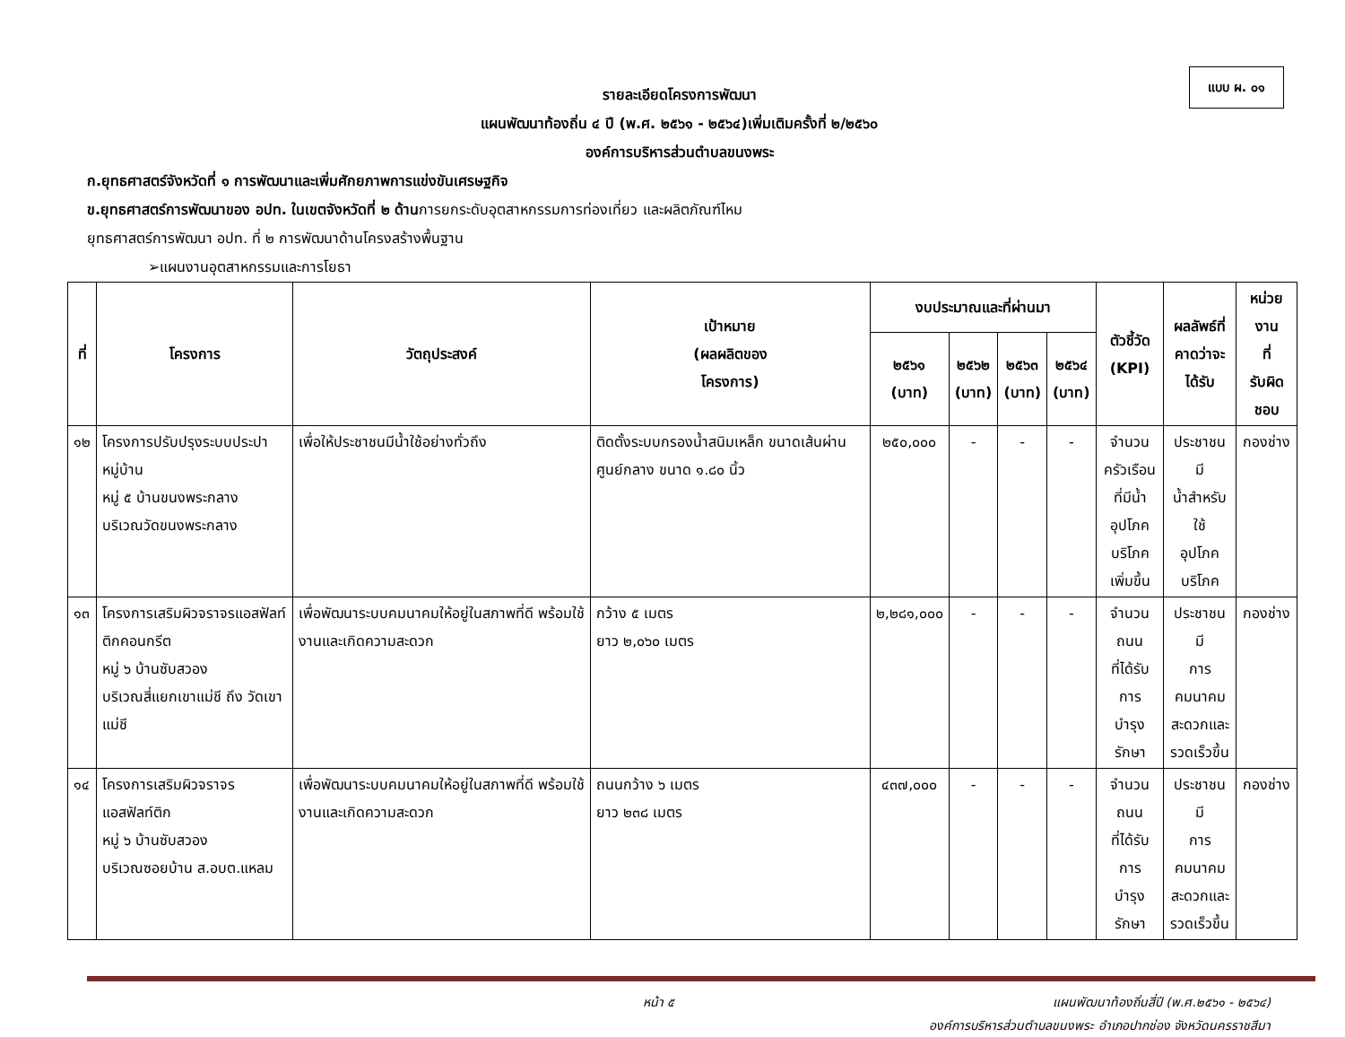แบบ ผ. ๐๑
รายละเอียดโครงการพัฒนา
แผนพัฒนาท้องถิ่น ๔ ปี (พ.ศ. ๒๕๖๑ - ๒๕๖๔)เพิ่มเติมครั้งที่ ๒/๒๕๖๐
องค์การบริหารส่วนตำบลขนงพระ
ก.ยุทธศาสตร์จังหวัดที่ ๑ การพัฒนาและเพิ่มศักยภาพการแข่งขันเศรษฐกิจ
ข.ยุทธศาสตร์การพัฒนาของ อปท. ในเขตจังหวัดที่ ๒ ด้านการยกระดับอุตสาหกรรมการท่องเที่ยว และผลิตภัณฑ์ไหม
ยุทธศาสตร์การพัฒนา อปท. ที่ ๒ การพัฒนาด้านโครงสร้างพื้นฐาน
➢แผนงานอุตสาหกรรมและการโยธา
| ที่ | โครงการ | วัตถุประสงค์ | เป้าหมาย (ผลผลิตของ โครงการ) | งบประมาณและที่ผ่านมา | | | | ตัวชี้วัด (KPI) | ผลลัพธ์ที่ คาดว่าจะ ได้รับ | หน่วยงาน ที่ รับผิดชอบ |
| --- | --- | --- | --- | --- | --- | --- | --- | --- | --- | --- |
| | | | | ๒๕๖๑ (บาท) | ๒๕๖๒ (บาท) | ๒๕๖๓ (บาท) | ๒๕๖๔ (บาท) | | | |
| ๑๒ | โครงการปรับปรุงระบบประปาหมู่บ้าน หมู่ ๕ บ้านขนงพระกลาง บริเวณวัดขนงพระกลาง | เพื่อให้ประชาชนมีน้ำใช้อย่างทั่วถึง | ติดตั้งระบบกรองน้ำสนิมเหล็ก ขนาดเส้นผ่านศูนย์กลาง ขนาด ๑.๘๐ นิ้ว | ๒๕๐,๐๐๐ | - | - | - | จำนวน ครัวเรือน ที่มีน้ำ อุปโภค บริโภค เพิ่มขึ้น | ประชาชนมี น้ำสำหรับใช้ อุปโภค บริโภค | กองช่าง |
| ๑๓ | โครงการเสริมผิวจราจรแอสฟัลท์ติกคอนกรีต หมู่ ๖ บ้านซับสวอง บริเวณสี่แยกเขาแม่ชี ถึง วัดเขาแม่ชี | เพื่อพัฒนาระบบคมนาคมให้อยู่ในสภาพที่ดี พร้อมใช้งานและเกิดความสะดวก | กว้าง ๕ เมตร ยาว ๒,๐๖๐ เมตร | ๒,๒๘๑,๐๐๐ | - | - | - | จำนวนถนน ที่ได้รับการ บำรุงรักษา | ประชาชนมี การ คมนาคม สะดวกและ รวดเร็วขึ้น | กองช่าง |
| ๑๔ | โครงการเสริมผิวจราจร แอสฟัลท์ติก หมู่ ๖ บ้านซับสวอง บริเวณซอยบ้าน ส.อบต.แหลม | เพื่อพัฒนาระบบคมนาคมให้อยู่ในสภาพที่ดี พร้อมใช้งานและเกิดความสะดวก | ถนนกว้าง ๖ เมตร ยาว ๒๓๘ เมตร | ๔๓๗,๐๐๐ | - | - | - | จำนวนถนน ที่ได้รับการ บำรุงรักษา | ประชาชนมี การ คมนาคม สะดวกและ รวดเร็วขึ้น | กองช่าง |
หน้า ๕ แผนพัฒนาท้องถิ่นสี่ปี (พ.ศ.๒๕๖๑ - ๒๕๖๔)
องค์การบริหารส่วนตำบลขนงพระ อำเภอปากช่อง จังหวัดนครราชสีมา